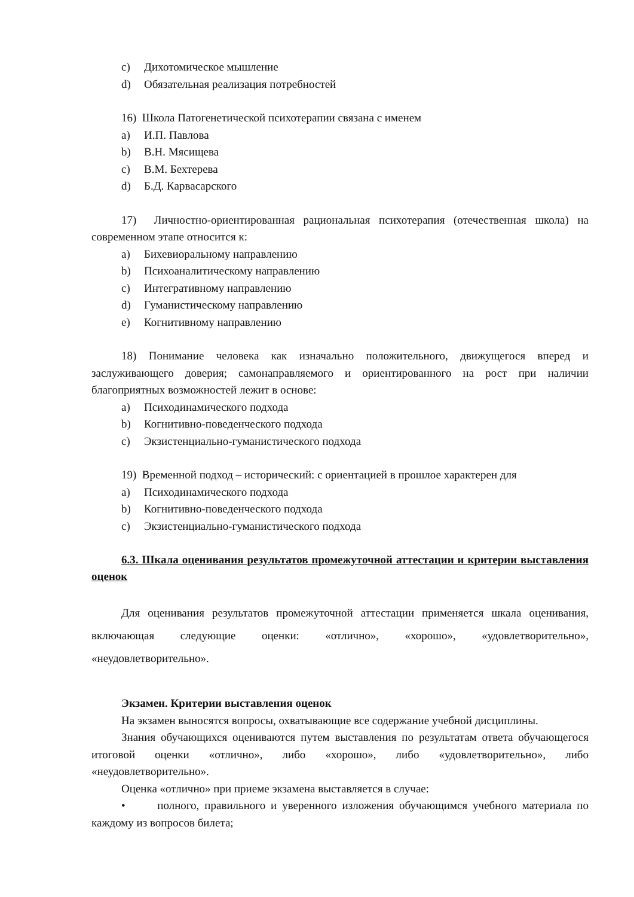c) Дихотомическое мышление
d) Обязательная реализация потребностей
16) Школа Патогенетической психотерапии связана с именем
a) И.П. Павлова
b) В.Н. Мясищева
c) В.М. Бехтерева
d) Б.Д. Карвасарского
17) Личностно-ориентированная рациональная психотерапия (отечественная школа) на современном этапе относится к:
a) Бихевиоральному направлению
b) Психоаналитическому направлению
c) Интегративному направлению
d) Гуманистическому направлению
e) Когнитивному направлению
18) Понимание человека как изначально положительного, движущегося вперед и заслуживающего доверия; самонаправляемого и ориентированного на рост при наличии благоприятных возможностей лежит в основе:
a) Психодинамического подхода
b) Когнитивно-поведенческого подхода
c) Экзистенциально-гуманистического подхода
19) Временной подход – исторический: с ориентацией в прошлое характерен для
a) Психодинамического подхода
b) Когнитивно-поведенческого подхода
c) Экзистенциально-гуманистического подхода
6.3. Шкала оценивания результатов промежуточной аттестации и критерии выставления оценок
Для оценивания результатов промежуточной аттестации применяется шкала оценивания, включающая следующие оценки: «отлично», «хорошо», «удовлетворительно», «неудовлетворительно».
Экзамен. Критерии выставления оценок
На экзамен выносятся вопросы, охватывающие все содержание учебной дисциплины.
Знания обучающихся оцениваются путем выставления по результатам ответа обучающегося итоговой оценки «отлично», либо «хорошо», либо «удовлетворительно», либо «неудовлетворительно».
Оценка «отлично» при приеме экзамена выставляется в случае:
• полного, правильного и уверенного изложения обучающимся учебного материала по каждому из вопросов билета;